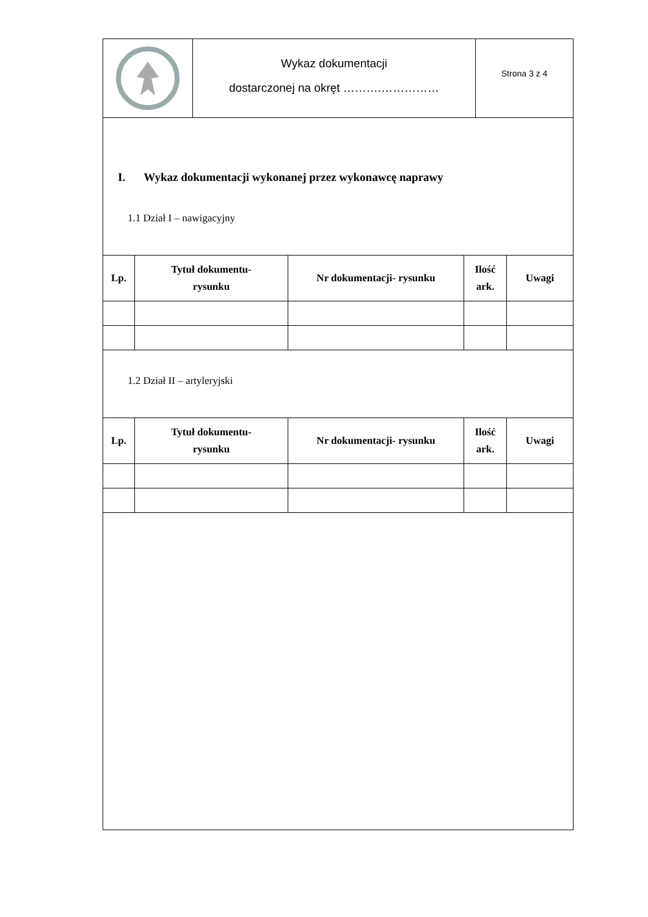Wykaz dokumentacji
dostarczonej na okręt ……….……………
Strona 3 z 4
I. Wykaz dokumentacji wykonanej przez wykonawcę naprawy
1.1 Dział I – nawigacyjny
| Lp. | Tytuł dokumentu- rysunku | Nr dokumentacji- rysunku | Ilość ark. | Uwagi |
| --- | --- | --- | --- | --- |
1.2 Dział II – artyleryjski
| Lp. | Tytuł dokumentu- rysunku | Nr dokumentacji- rysunku | Ilość ark. | Uwagi |
| --- | --- | --- | --- | --- |